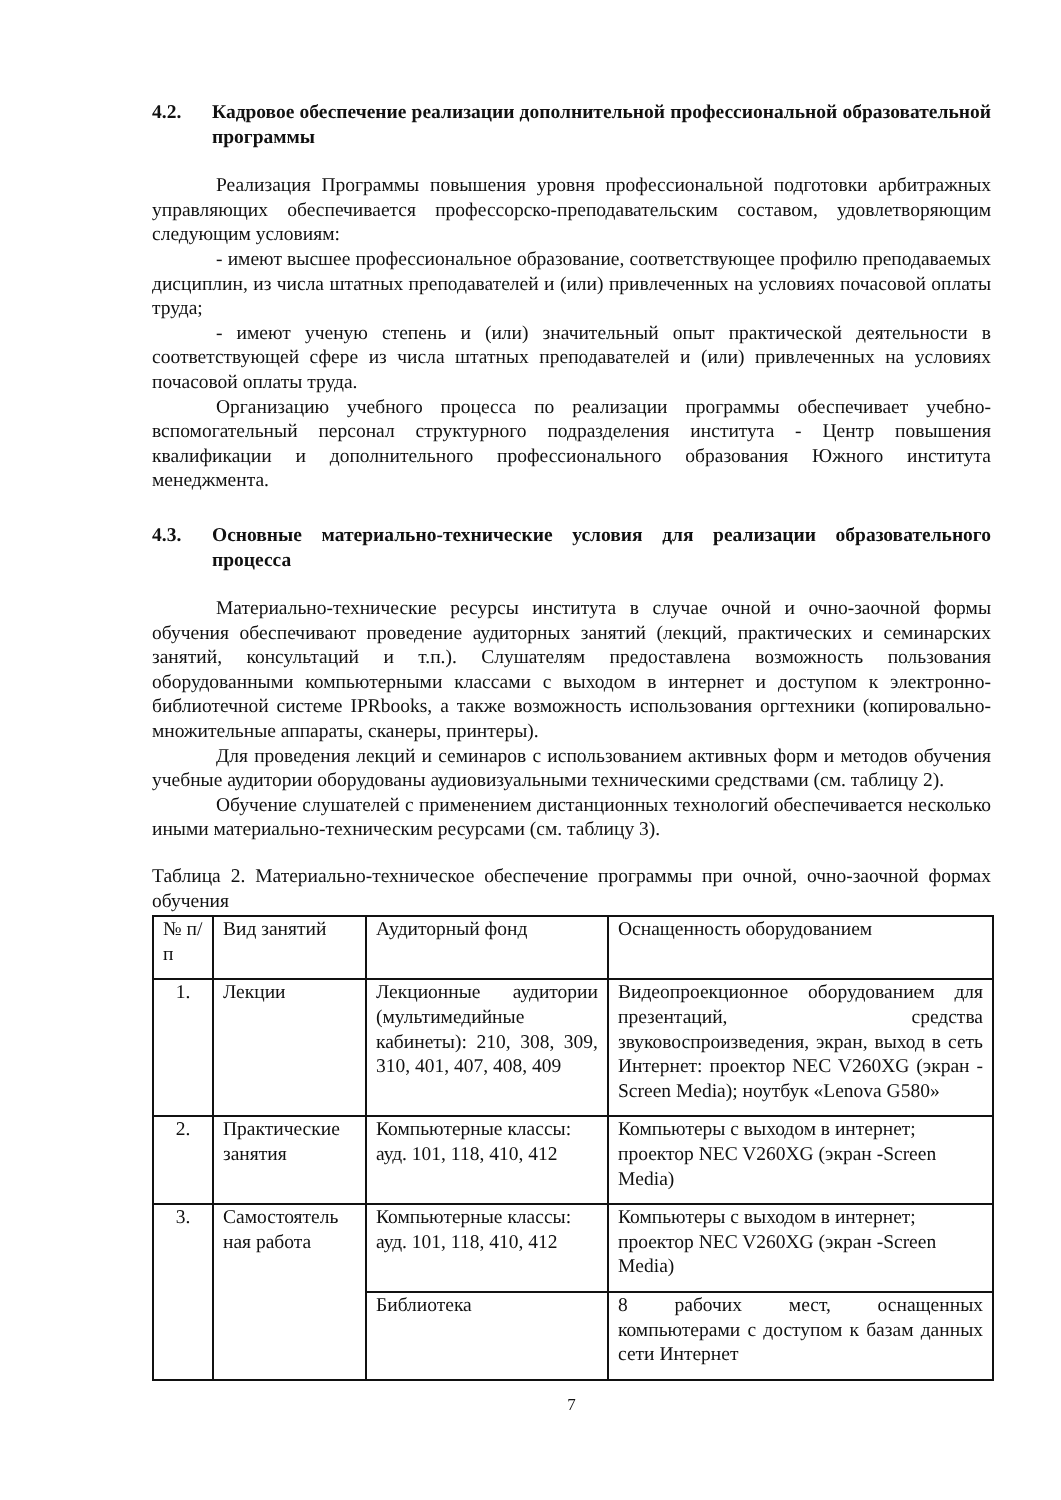4.2. Кадровое обеспечение реализации дополнительной профессиональной образовательной программы
Реализация Программы повышения уровня профессиональной подготовки арбитражных управляющих обеспечивается профессорско-преподавательским составом, удовлетворяющим следующим условиям:
- имеют высшее профессиональное образование, соответствующее профилю преподаваемых дисциплин, из числа штатных преподавателей и (или) привлеченных на условиях почасовой оплаты труда;
- имеют ученую степень и (или) значительный опыт практической деятельности в соответствующей сфере из числа штатных преподавателей и (или) привлеченных на условиях почасовой оплаты труда.
Организацию учебного процесса по реализации программы обеспечивает учебно-вспомогательный персонал структурного подразделения института - Центр повышения квалификации и дополнительного профессионального образования Южного института менеджмента.
4.3. Основные материально-технические условия для реализации образовательного процесса
Материально-технические ресурсы института в случае очной и очно-заочной формы обучения обеспечивают проведение аудиторных занятий (лекций, практических и семинарских занятий, консультаций и т.п.). Слушателям предоставлена возможность пользования оборудованными компьютерными классами с выходом в интернет и доступом к электронно-библиотечной системе IPRbooks, а также возможность использования оргтехники (копировально-множительные аппараты, сканеры, принтеры).
Для проведения лекций и семинаров с использованием активных форм и методов обучения учебные аудитории оборудованы аудиовизуальными техническими средствами (см. таблицу 2).
Обучение слушателей с применением дистанционных технологий обеспечивается несколько иными материально-техническим ресурсами (см. таблицу 3).
Таблица 2. Материально-техническое обеспечение программы при очной, очно-заочной формах обучения
| № п/п | Вид занятий | Аудиторный фонд | Оснащенность оборудованием |
| 1. | Лекции | Лекционные аудитории (мультимедийные кабинеты): 210, 308, 309, 310, 401, 407, 408, 409 | Видеопроекционное оборудованием для презентаций, средства звуковоспроизведения, экран, выход в сеть Интернет: проектор NEC V260XG (экран -Screen Media); ноутбук «Lenova G580» |
| 2. | Практические занятия | Компьютерные классы: ауд. 101, 118, 410, 412 | Компьютеры с выходом в интернет; проектор NEC V260XG (экран -Screen Media) |
| 3. | Самостоятель ная работа | Компьютерные классы: ауд. 101, 118, 410, 412 | Компьютеры с выходом в интернет; проектор NEC V260XG (экран -Screen Media) |
| | | Библиотека | 8 рабочих мест, оснащенных компьютерами с доступом к базам данных сети Интернет |
7